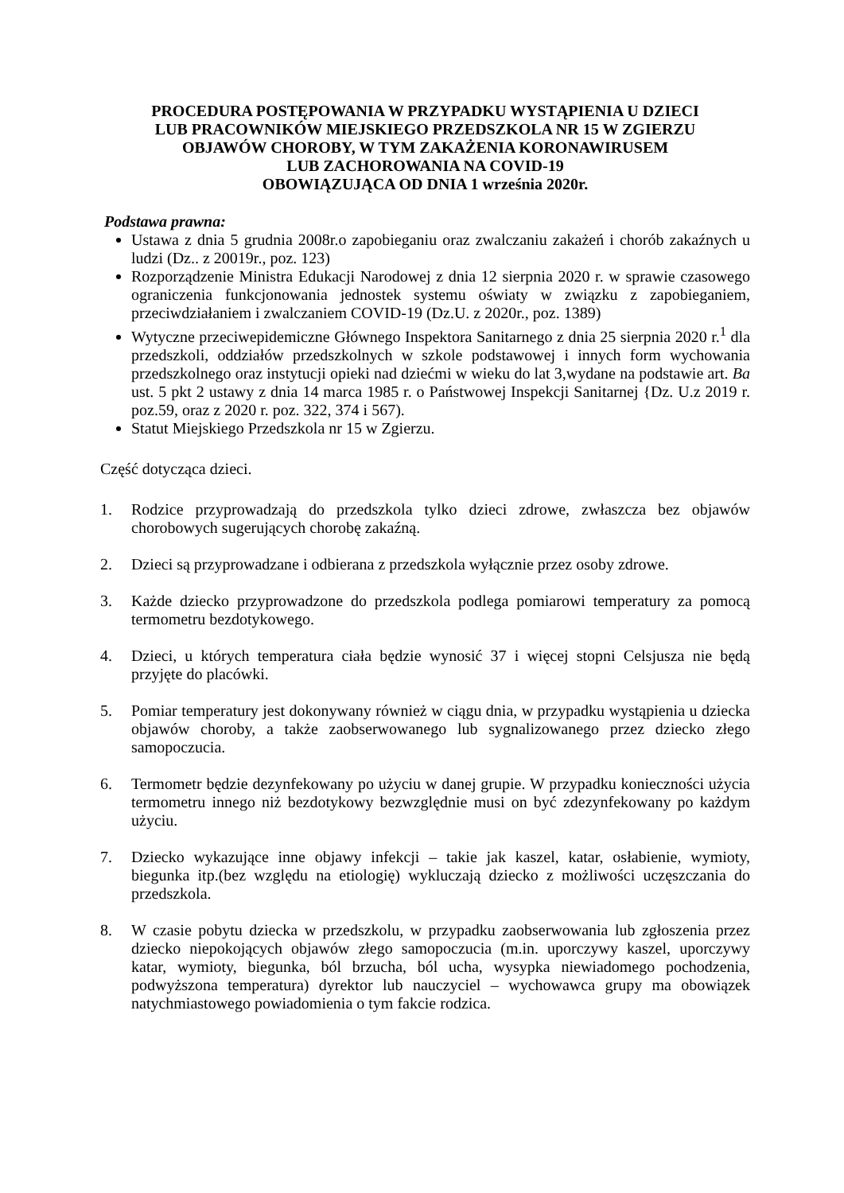PROCEDURA POSTĘPOWANIA W PRZYPADKU WYSTĄPIENIA U DZIECI
LUB PRACOWNIKÓW MIEJSKIEGO PRZEDSZKOLA NR 15 W ZGIERZU
OBJAWÓW CHOROBY, W TYM ZAKAŻENIA KORONAWIRUSEM
LUB ZACHOROWANIA NA COVID-19
OBOWIĄZUJĄCA OD DNIA 1 września 2020r.
Podstawa prawna:
Ustawa z dnia 5 grudnia 2008r.o zapobieganiu oraz zwalczaniu zakażeń i chorób zakaźnych u ludzi (Dz.. z 20019r., poz. 123)
Rozporządzenie Ministra Edukacji Narodowej z dnia 12 sierpnia 2020 r. w sprawie czasowego ograniczenia funkcjonowania jednostek systemu oświaty w związku z zapobieganiem, przeciwdziałaniem i zwalczaniem COVID-19 (Dz.U. z 2020r., poz. 1389)
Wytyczne przeciwepidemiczne Głównego Inspektora Sanitarnego z dnia 25 sierpnia 2020 r.<sup>1</sup> dla przedszkoli, oddziałów przedszkolnych w szkole podstawowej i innych form wychowania przedszkolnego oraz instytucji opieki nad dziećmi w wieku do lat 3,wydane na podstawie art. Ba ust. 5 pkt 2 ustawy z dnia 14 marca 1985 r. o Państwowej Inspekcji Sanitarnej {Dz. U.z 2019 r. poz.59, oraz z 2020 r. poz. 322, 374 i 567).
Statut Miejskiego Przedszkola nr 15 w Zgierzu.
Część dotycząca dzieci.
1. Rodzice przyprowadzają do przedszkola tylko dzieci zdrowe, zwłaszcza bez objawów chorobowych sugerujących chorobę zakaźną.
2. Dzieci są przyprowadzane i odbierana z przedszkola wyłącznie przez osoby zdrowe.
3. Każde dziecko przyprowadzone do przedszkola podlega pomiarowi temperatury za pomocą termometru bezdotykowego.
4. Dzieci, u których temperatura ciała będzie wynosić 37 i więcej stopni Celsjusza nie będą przyjęte do placówki.
5. Pomiar temperatury jest dokonywany również w ciągu dnia, w przypadku wystąpienia u dziecka objawów choroby, a także zaobserwowanego lub sygnalizowanego przez dziecko złego samopoczucia.
6. Termometr będzie dezynfekowany po użyciu w danej grupie. W przypadku konieczności użycia termometru innego niż bezdotykowy bezwzględnie musi on być zdezynfekowany po każdym użyciu.
7. Dziecko wykazujące inne objawy infekcji – takie jak kaszel, katar, osłabienie, wymioty, biegunka itp.(bez względu na etiologię) wykluczają dziecko z możliwości uczęszczania do przedszkola.
8. W czasie pobytu dziecka w przedszkolu, w przypadku zaobserwowania lub zgłoszenia przez dziecko niepokojących objawów złego samopoczucia (m.in. uporczywy kaszel, uporczywy katar, wymioty, biegunka, ból brzucha, ból ucha, wysypka niewiadomego pochodzenia, podwyższona temperatura) dyrektor lub nauczyciel – wychowawca grupy ma obowiązek natychmiastowego powiadomienia o tym fakcie rodzica.